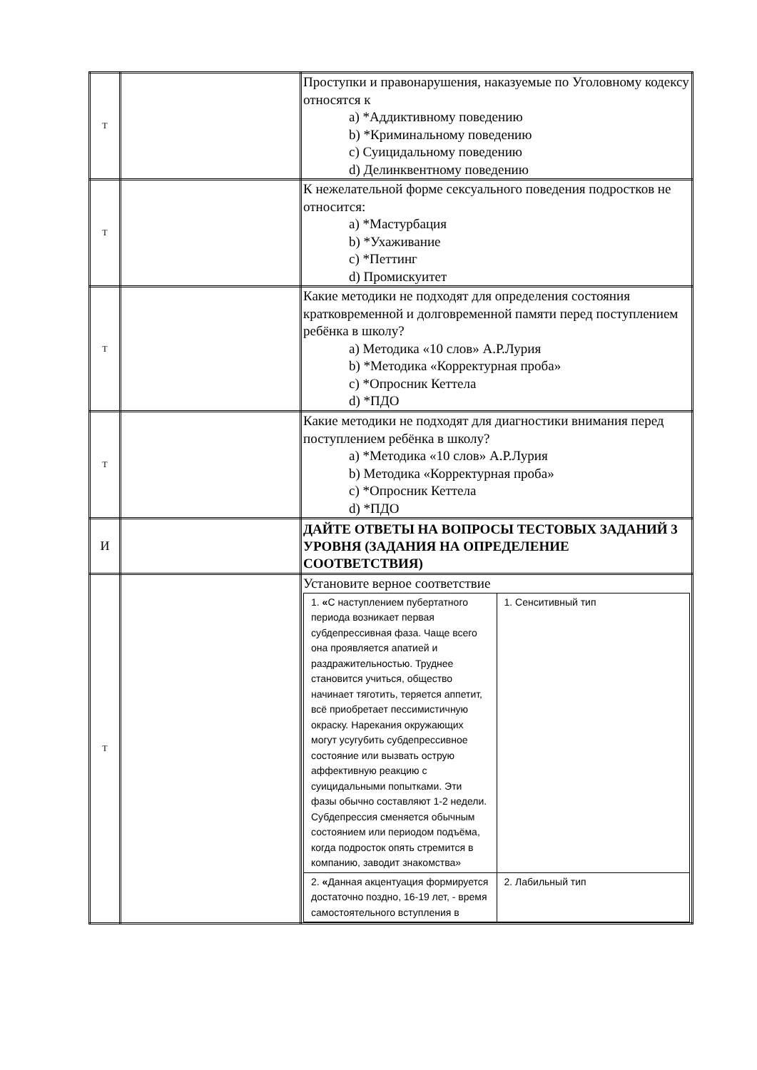| Т | | Проступки и правонарушения, наказуемые по Уголовному кодексу относятся к a) *Аддиктивному поведению b) *Криминальному поведению c) Суицидальному поведению d) Делинквентному поведению |
| Т | | К нежелательной форме сексуального поведения подростков не относится: a) *Мастурбация b) *Ухаживание c) *Петтинг d) Промискуитет |
| Т | | Какие методики не подходят для определения состояния кратковременной и долговременной памяти перед поступлением ребёнка в школу? a) Методика «10 слов» А.Р.Лурия b) *Методика «Корректурная проба» c) *Опросник Кеттела d) *ПДО |
| Т | | Какие методики не подходят для диагностики внимания перед поступлением ребёнка в школу? a) *Методика «10 слов» А.Р.Лурия b) Методика «Корректурная проба» c) *Опросник Кеттела d) *ПДО |
| И | | ДАЙТЕ ОТВЕТЫ НА ВОПРОСЫ ТЕСТОВЫХ ЗАДАНИЙ 3 УРОВНЯ (ЗАДАНИЯ НА ОПРЕДЕЛЕНИЕ СООТВЕТСТВИЯ) |
| Т | | Установите верное соответствие / 1. « С наступлением пубертатного периода возникает первая субдепрессивная фаза. Чаще всего она проявляется апатией и раздражительностью. Труднее становится учиться, общество начинает тяготить, теряется аппетит, всё приобретает пессимистичную окраску. Нарекания окружающих могут усугубить субдепрессивное состояние или вызвать острую аффективную реакцию с суицидальными попытками. Эти фазы обычно составляют 1-2 недели. Субдепрессия сменяется обычным состоянием или периодом подъёма, когда подросток опять стремится в компанию, заводит знакомства» / 1. Сенситивный тип / / 2. « Данная акцентуация формируется достаточно поздно, 16-19 лет, - время самостоятельного вступления в / 2. Лабильный тип / |